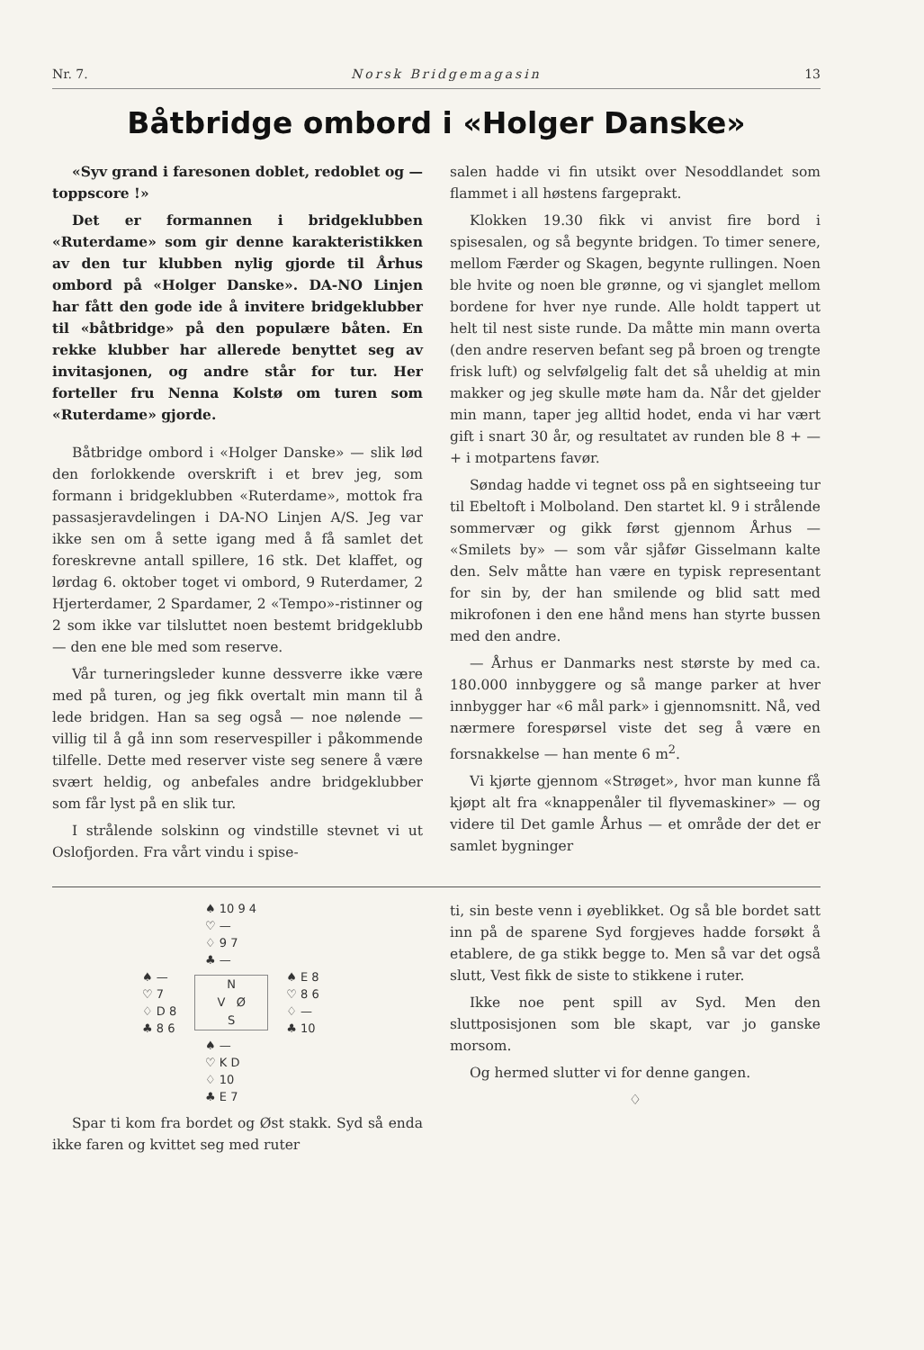Nr. 7. Norsk Bridgemagasin 13
Båtbridge ombord i «Holger Danske»
«Syv grand i faresonen doblet, redoblet og — toppscore !»
Det er formannen i bridgeklubben «Ruterdame» som gir denne karakteristikken av den tur klubben nylig gjorde til Århus ombord på «Holger Danske». DA-NO Linjen har fått den gode ide å invitere bridgeklubber til «båtbridge» på den populære båten. En rekke klubber har allerede benyttet seg av invitasjonen, og andre står for tur. Her forteller fru Nenna Kolstø om turen som «Ruterdame» gjorde.
Båtbridge ombord i «Holger Danske» — slik lød den forlokkende overskrift i et brev jeg, som formann i bridgeklubben «Ruterdame», mottok fra passasjeravdelingen i DA-NO Linjen A/S. Jeg var ikke sen om å sette igang med å få samlet det foreskrevne antall spillere, 16 stk. Det klaffet, og lørdag 6. oktober toget vi ombord, 9 Ruterdamer, 2 Hjerterdamer, 2 Spardamer, 2 «Tempo»-ristinner og 2 som ikke var tilsluttet noen bestemt bridgeklubb — den ene ble med som reserve.
Vår turneringsleder kunne dessverre ikke være med på turen, og jeg fikk overtalt min mann til å lede bridgen. Han sa seg også — noe nølende — villig til å gå inn som reservespiller i påkommende tilfelle. Dette med reserver viste seg senere å være svært heldig, og anbefales andre bridgeklubber som får lyst på en slik tur.
I strålende solskinn og vindstille stevnet vi ut Oslofjorden. Fra vårt vindu i spise-
salen hadde vi fin utsikt over Nesoddlandet som flammet i all høstens fargeprakt.
Klokken 19.30 fikk vi anvist fire bord i spisesalen, og så begynte bridgen. To timer senere, mellom Færder og Skagen, begynte rullingen. Noen ble hvite og noen ble grønne, og vi sjanglet mellom bordene for hver nye runde. Alle holdt tappert ut helt til nest siste runde. Da måtte min mann overta (den andre reserven befant seg på broen og trengte frisk luft) og selvfølgelig falt det så uheldig at min makker og jeg skulle møte ham da. Når det gjelder min mann, taper jeg alltid hodet, enda vi har vært gift i snart 30 år, og resultatet av runden ble 8 + — + i motpartens favør.
Søndag hadde vi tegnet oss på en sightseeing tur til Ebeltoft i Molboland. Den startet kl. 9 i strålende sommervær og gikk først gjennom Århus — «Smilets by» — som vår sjåfør Gisselmann kalte den. Selv måtte han være en typisk representant for sin by, der han smilende og blid satt med mikrofonen i den ene hånd mens han styrte bussen med den andre.
— Århus er Danmarks nest største by med ca. 180.000 innbyggere og så mange parker at hver innbygger har «6 mål park» i gjennomsnitt. Nå, ved nærmere forespørsel viste det seg å være en forsnakkelse — han mente 6 m<sup>2</sup>.
Vi kjørte gjennom «Strøget», hvor man kunne få kjøpt alt fra «knappenåler til flyvemaskiner» — og videre til Det gamle Århus — et område der det er samlet bygninger
♠ 10 9 4
♡ —
♢ 9 7
♣ —
♠ —
♡ 7
♢ D 8
♣ 8 6
N
V Ø
S
♠ E 8
♡ 8 6
♢ —
♣ 10
♠ —
♡ K D
♢ 10
♣ E 7
Spar ti kom fra bordet og Øst stakk. Syd så enda ikke faren og kvittet seg med ruter
ti, sin beste venn i øyeblikket. Og så ble bordet satt inn på de sparene Syd forgjeves hadde forsøkt å etablere, de ga stikk begge to. Men så var det også slutt, Vest fikk de siste to stikkene i ruter.
Ikke noe pent spill av Syd. Men den sluttposisjonen som ble skapt, var jo ganske morsom.
Og hermed slutter vi for denne gangen.
♢